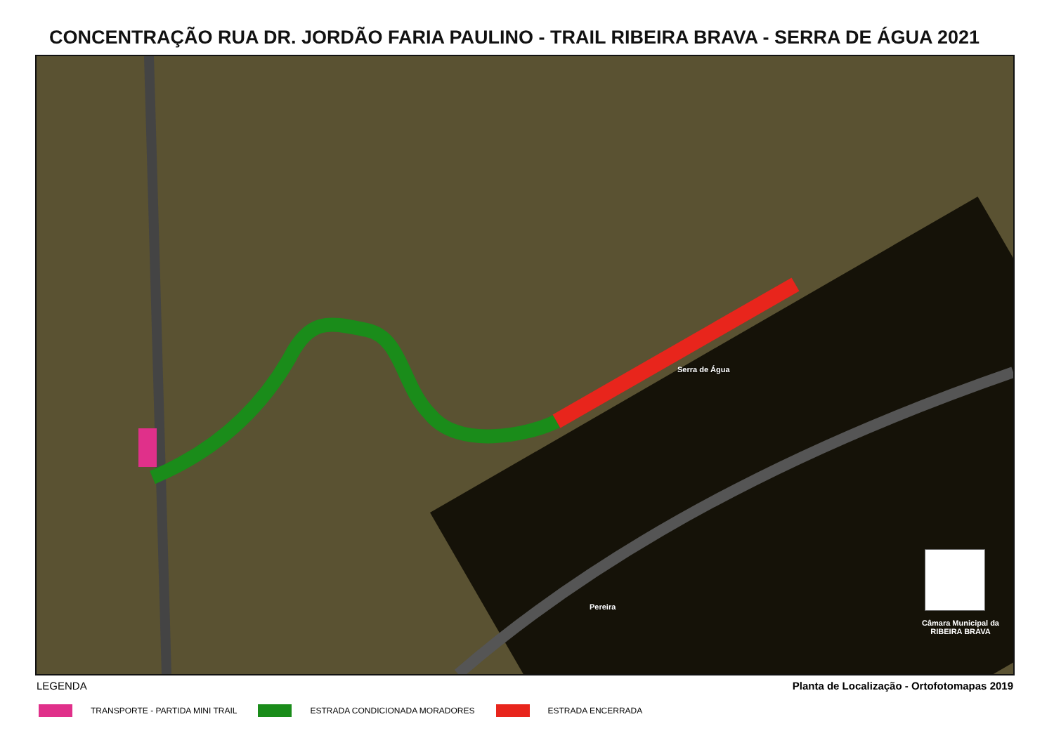CONCENTRAÇÃO RUA DR. JORDÃO FARIA PAULINO - TRAIL RIBEIRA BRAVA - SERRA DE ÁGUA 2021
Serra de Água
Pereira
Câmara Municipal da
RIBEIRA BRAVA
LEGENDA Planta de Localização - Ortofotomapas 2019
TRANSPORTE - PARTIDA MINI TRAIL
ESTRADA CONDICIONADA MORADORES ESTRADA ENCERRADA